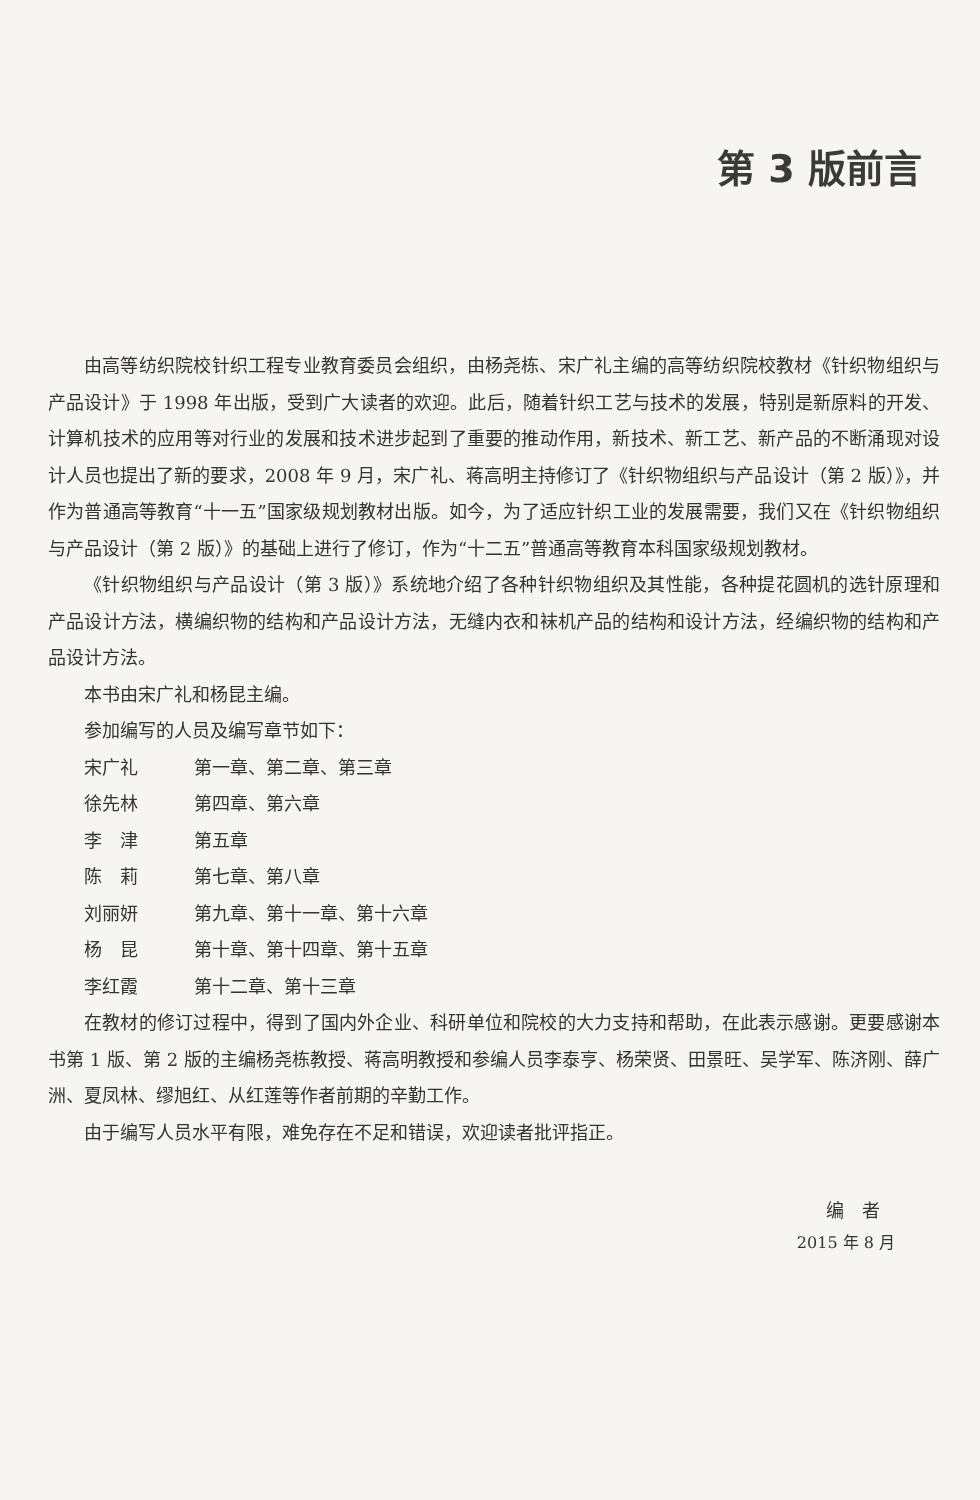第 3 版前言
由高等纺织院校针织工程专业教育委员会组织，由杨尧栋、宋广礼主编的高等纺织院校教材《针织物组织与产品设计》于 1998 年出版，受到广大读者的欢迎。此后，随着针织工艺与技术的发展，特别是新原料的开发、计算机技术的应用等对行业的发展和技术进步起到了重要的推动作用，新技术、新工艺、新产品的不断涌现对设计人员也提出了新的要求，2008 年 9 月，宋广礼、蒋高明主持修订了《针织物组织与产品设计（第 2 版）》，并作为普通高等教育“十一五”国家级规划教材出版。如今，为了适应针织工业的发展需要，我们又在《针织物组织与产品设计（第 2 版）》的基础上进行了修订，作为“十二五”普通高等教育本科国家级规划教材。
《针织物组织与产品设计（第 3 版）》系统地介绍了各种针织物组织及其性能，各种提花圆机的选针原理和产品设计方法，横编织物的结构和产品设计方法，无缝内衣和袜机产品的结构和设计方法，经编织物的结构和产品设计方法。
本书由宋广礼和杨昆主编。
参加编写的人员及编写章节如下：
宋广礼 第一章、第二章、第三章
徐先林 第四章、第六章
李　津 第五章
陈　莉 第七章、第八章
刘丽妍 第九章、第十一章、第十六章
杨　昆 第十章、第十四章、第十五章
李红霞 第十二章、第十三章
在教材的修订过程中，得到了国内外企业、科研单位和院校的大力支持和帮助，在此表示感谢。更要感谢本书第 1 版、第 2 版的主编杨尧栋教授、蒋高明教授和参编人员李泰亨、杨荣贤、田景旺、吴学军、陈济刚、薛广洲、夏凤林、缪旭红、从红莲等作者前期的辛勤工作。
由于编写人员水平有限，难免存在不足和错误，欢迎读者批评指正。
编　者
2015 年 8 月